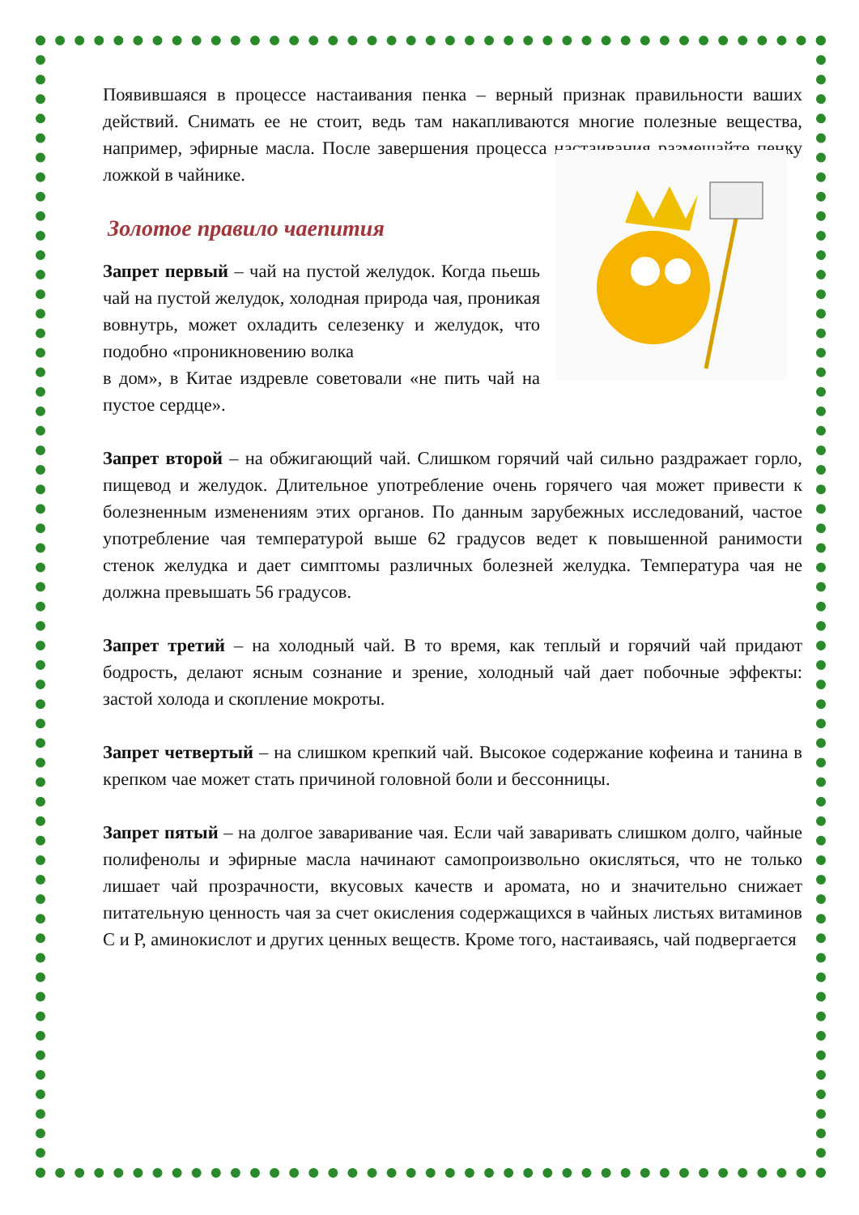Появившаяся в процессе настаивания пенка – верный признак правильности ваших действий. Снимать ее не стоит, ведь там накапливаются многие полезные вещества, например, эфирные масла. После завершения процесса настаивания размешайте пенку ложкой в чайнике.
Золотое правило чаепития
Запрет первый – чай на пустой желудок. Когда пьешь чай на пустой желудок, холодная природа чая, проникая вовнутрь, может охладить селезенку и желудок, что подобно «проникновению волка
в дом», в Китае издревле советовали «не пить чай на пустое сердце».
Запрет второй – на обжигающий чай. Слишком горячий чай сильно раздражает горло, пищевод и желудок. Длительное употребление очень горячего чая может привести к болезненным изменениям этих органов. По данным зарубежных исследований, частое употребление чая температурой выше 62 градусов ведет к повышенной ранимости стенок желудка и дает симптомы различных болезней желудка. Температура чая не должна превышать 56 градусов.
Запрет третий – на холодный чай. В то время, как теплый и горячий чай придают бодрость, делают ясным сознание и зрение, холодный чай дает побочные эффекты: застой холода и скопление мокроты.
Запрет четвертый – на слишком крепкий чай. Высокое содержание кофеина и танина в крепком чае может стать причиной головной боли и бессонницы.
Запрет пятый – на долгое заваривание чая. Если чай заваривать слишком долго, чайные полифенолы и эфирные масла начинают самопроизвольно окисляться, что не только лишает чай прозрачности, вкусовых качеств и аромата, но и значительно снижает питательную ценность чая за счет окисления содержащихся в чайных листьях витаминов С и Р, аминокислот и других ценных веществ. Кроме того, настаиваясь, чай подвергается